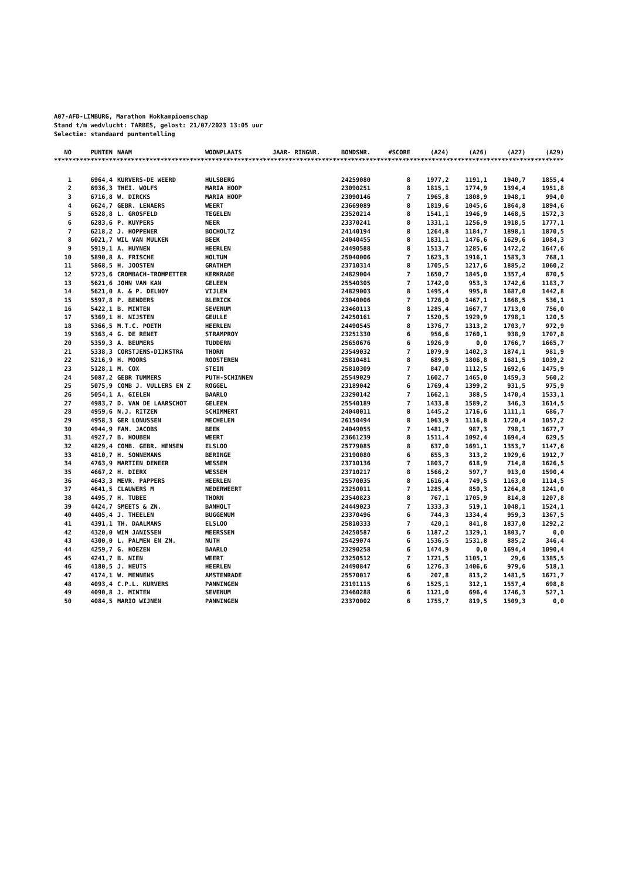A07-AFD-LIMBURG, Marathon Hokkampioenschap
Stand t/m wedvlucht: TARBES, gelost: 21/07/2023 13:05 uur
Selectie: standaard puntentelling
| NO | PUNTEN | NAAM | WOONPLAATS | JAAR- RINGNR. | BONDSNR. | #SCORE | (A24) | (A26) | (A27) | (A29) |
| --- | --- | --- | --- | --- | --- | --- | --- | --- | --- | --- |
**********************************************************************************************************************************************
| 1 | 6964,4 | KURVERS-DE WEERD | HULSBERG | | 24259080 | 8 | 1977,2 | 1191,1 | 1940,7 | 1855,4 |
| 2 | 6936,3 | THEI. WOLFS | MARIA HOOP | | 23090251 | 8 | 1815,1 | 1774,9 | 1394,4 | 1951,8 |
| 3 | 6716,8 | W. DIRCKS | MARIA HOOP | | 23090146 | 7 | 1965,8 | 1808,9 | 1948,1 | 994,0 |
| 4 | 6624,7 | GEBR. LENAERS | WEERT | | 23669089 | 8 | 1819,6 | 1045,6 | 1864,8 | 1894,6 |
| 5 | 6528,8 | L. GROSFELD | TEGELEN | | 23520214 | 8 | 1541,1 | 1946,9 | 1468,5 | 1572,3 |
| 6 | 6283,6 | P. KUYPERS | NEER | | 23370241 | 8 | 1331,1 | 1256,9 | 1918,5 | 1777,1 |
| 7 | 6218,2 | J. HOPPENER | BOCHOLTZ | | 24140194 | 8 | 1264,8 | 1184,7 | 1898,1 | 1870,5 |
| 8 | 6021,7 | WIL VAN MULKEN | BEEK | | 24040455 | 8 | 1831,1 | 1476,6 | 1629,6 | 1084,3 |
| 9 | 5919,1 | A. HUYNEN | HEERLEN | | 24490588 | 8 | 1513,7 | 1285,6 | 1472,2 | 1647,6 |
| 10 | 5890,8 | A. FRISCHE | HOLTUM | | 25040006 | 7 | 1623,3 | 1916,1 | 1583,3 | 768,1 |
| 11 | 5868,5 | H. JOOSTEN | GRATHEM | | 23710314 | 8 | 1705,5 | 1217,6 | 1885,2 | 1060,2 |
| 12 | 5723,6 | CROMBACH-TROMPETTER | KERKRADE | | 24829004 | 7 | 1650,7 | 1845,0 | 1357,4 | 870,5 |
| 13 | 5621,6 | JOHN VAN KAN | GELEEN | | 25540305 | 7 | 1742,0 | 953,3 | 1742,6 | 1183,7 |
| 14 | 5621,0 | A. & P. DELNOY | VIJLEN | | 24829003 | 8 | 1495,4 | 995,8 | 1687,0 | 1442,8 |
| 15 | 5597,8 | P. BENDERS | BLERICK | | 23040006 | 7 | 1726,0 | 1467,1 | 1868,5 | 536,1 |
| 16 | 5422,1 | B. MINTEN | SEVENUM | | 23460113 | 8 | 1285,4 | 1667,7 | 1713,0 | 756,0 |
| 17 | 5369,1 | H. NIJSTEN | GEULLE | | 24250161 | 7 | 1520,5 | 1929,9 | 1798,1 | 120,5 |
| 18 | 5366,5 | M.T.C. POETH | HEERLEN | | 24490545 | 8 | 1376,7 | 1313,2 | 1703,7 | 972,9 |
| 19 | 5363,4 | G. DE RENET | STRAMPROY | | 23251330 | 6 | 956,6 | 1760,1 | 938,9 | 1707,8 |
| 20 | 5359,3 | A. BEUMERS | TUDDERN | | 25650676 | 6 | 1926,9 | 0,0 | 1766,7 | 1665,7 |
| 21 | 5338,3 | CORSTJENS-DIJKSTRA | THORN | | 23549032 | 7 | 1079,9 | 1402,3 | 1874,1 | 981,9 |
| 22 | 5216,9 | H. MOORS | ROOSTEREN | | 25810481 | 8 | 689,5 | 1806,8 | 1681,5 | 1039,2 |
| 23 | 5128,1 | M. COX | STEIN | | 25810309 | 7 | 847,0 | 1112,5 | 1692,6 | 1475,9 |
| 24 | 5087,2 | GEBR TUMMERS | PUTH-SCHINNEN | | 25549029 | 7 | 1602,7 | 1465,0 | 1459,3 | 560,2 |
| 25 | 5075,9 | COMB J. VULLERS EN Z | ROGGEL | | 23189042 | 6 | 1769,4 | 1399,2 | 931,5 | 975,9 |
| 26 | 5054,1 | A. GIELEN | BAARLO | | 23290142 | 7 | 1662,1 | 388,5 | 1470,4 | 1533,1 |
| 27 | 4983,7 | D. VAN DE LAARSCHOT | GELEEN | | 25540189 | 7 | 1433,8 | 1589,2 | 346,3 | 1614,5 |
| 28 | 4959,6 | N.J. RITZEN | SCHIMMERT | | 24040011 | 8 | 1445,2 | 1716,6 | 1111,1 | 686,7 |
| 29 | 4958,3 | GER LONUSSEN | MECHELEN | | 26150494 | 8 | 1063,9 | 1116,8 | 1720,4 | 1057,2 |
| 30 | 4944,9 | FAM. JACOBS | BEEK | | 24049055 | 7 | 1481,7 | 987,3 | 798,1 | 1677,7 |
| 31 | 4927,7 | B. HOUBEN | WEERT | | 23661239 | 8 | 1511,4 | 1092,4 | 1694,4 | 629,5 |
| 32 | 4829,4 | COMB. GEBR. HENSEN | ELSLOO | | 25779085 | 8 | 637,0 | 1691,1 | 1353,7 | 1147,6 |
| 33 | 4810,7 | H. SONNEMANS | BERINGE | | 23190080 | 6 | 655,3 | 313,2 | 1929,6 | 1912,7 |
| 34 | 4763,9 | MARTIEN DENEER | WESSEM | | 23710136 | 7 | 1803,7 | 618,9 | 714,8 | 1626,5 |
| 35 | 4667,2 | H. DIERX | WESSEM | | 23710217 | 8 | 1566,2 | 597,7 | 913,0 | 1590,4 |
| 36 | 4643,3 | MEVR. PAPPERS | HEERLEN | | 25570035 | 8 | 1616,4 | 749,5 | 1163,0 | 1114,5 |
| 37 | 4641,5 | CLAUWERS M | NEDERWEERT | | 23250011 | 7 | 1285,4 | 850,3 | 1264,8 | 1241,0 |
| 38 | 4495,7 | H. TUBEE | THORN | | 23540823 | 8 | 767,1 | 1705,9 | 814,8 | 1207,8 |
| 39 | 4424,7 | SMEETS & ZN. | BANHOLT | | 24449023 | 7 | 1333,3 | 519,1 | 1048,1 | 1524,1 |
| 40 | 4405,4 | J. THEELEN | BUGGENUM | | 23370496 | 6 | 744,3 | 1334,4 | 959,3 | 1367,5 |
| 41 | 4391,1 | TH. DAALMANS | ELSLOO | | 25810333 | 7 | 420,1 | 841,8 | 1837,0 | 1292,2 |
| 42 | 4320,0 | WIM JANISSEN | MEERSSEN | | 24250587 | 6 | 1187,2 | 1329,1 | 1803,7 | 0,0 |
| 43 | 4300,0 | L. PALMEN EN ZN. | NUTH | | 25429074 | 6 | 1536,5 | 1531,8 | 885,2 | 346,4 |
| 44 | 4259,7 | G. HOEZEN | BAARLO | | 23290258 | 6 | 1474,9 | 0,0 | 1694,4 | 1090,4 |
| 45 | 4241,7 | B. NIEN | WEERT | | 23250512 | 7 | 1721,5 | 1105,1 | 29,6 | 1385,5 |
| 46 | 4180,5 | J. HEUTS | HEERLEN | | 24490847 | 6 | 1276,3 | 1406,6 | 979,6 | 518,1 |
| 47 | 4174,1 | W. MENNENS | AMSTENRADE | | 25570017 | 6 | 207,8 | 813,2 | 1481,5 | 1671,7 |
| 48 | 4093,4 | C.P.L. KURVERS | PANNINGEN | | 23191115 | 6 | 1525,1 | 312,1 | 1557,4 | 698,8 |
| 49 | 4090,8 | J. MINTEN | SEVENUM | | 23460288 | 6 | 1121,0 | 696,4 | 1746,3 | 527,1 |
| 50 | 4084,5 | MARIO WIJNEN | PANNINGEN | | 23370002 | 6 | 1755,7 | 819,5 | 1509,3 | 0,0 |